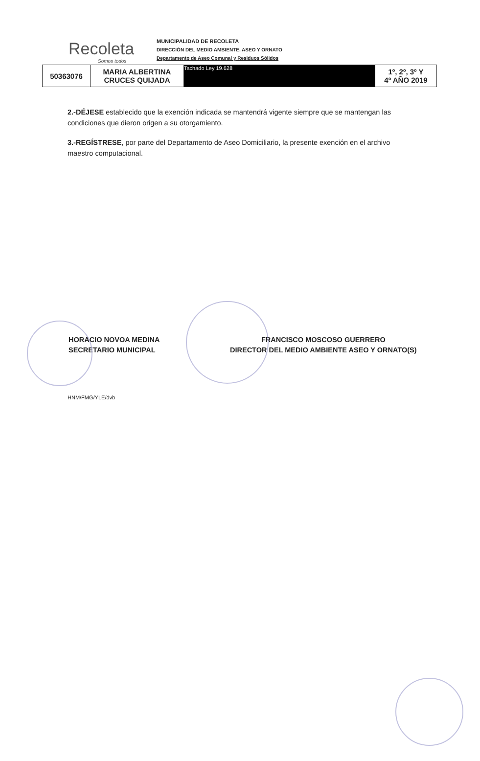Recoleta
Somos todos
MUNICIPALIDAD DE RECOLETA
DIRECCIÓN DEL MEDIO AMBIENTE, ASEO Y ORNATO
Departamento de Aseo Comunal y Residuos Sólidos
| 50363076 | MARIA ALBERTINA CRUCES QUIJADA | Tachado Ley 19.628 | 1º, 2º, 3º Y 4º AÑO 2019 |
2.-DÉJESE establecido que la exención indicada se mantendrá vigente siempre que se mantengan las condiciones que dieron origen a su otorgamiento.
3.-REGÍSTRESE, por parte del Departamento de Aseo Domiciliario, la presente exención en el archivo maestro computacional.
HORACIO NOVOA MEDINA
SECRETARIO MUNICIPAL
FRANCISCO MOSCOSO GUERRERO
DIRECTOR DEL MEDIO AMBIENTE ASEO Y ORNATO(S)
HNM/FMG/YLE/dvb